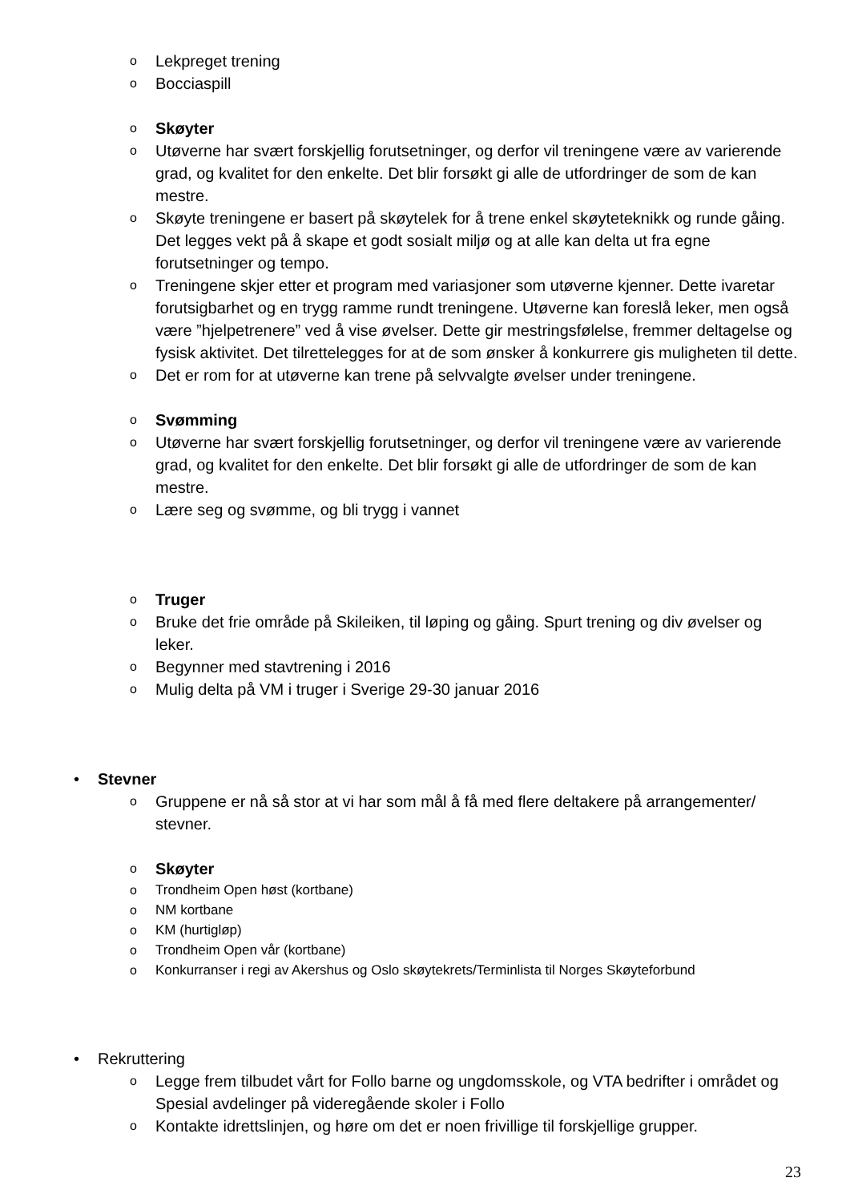o Lekpreget trening
o Bocciaspill
o Skøyter
o Utøverne har svært forskjellig forutsetninger, og derfor vil treningene være av varierende grad, og kvalitet for den enkelte. Det blir forsøkt gi alle de utfordringer de som de kan mestre.
o Skøyte treningene er basert på skøytelek for å trene enkel skøyteteknikk og runde gåing. Det legges vekt på å skape et godt sosialt miljø og at alle kan delta ut fra egne forutsetninger og tempo.
o Treningene skjer etter et program med variasjoner som utøverne kjenner. Dette ivaretar forutsigbarhet og en trygg ramme rundt treningene. Utøverne kan foreslå leker, men også være ”hjelpetrenere” ved å vise øvelser. Dette gir mestringsfølelse, fremmer deltagelse og fysisk aktivitet. Det tilrettelegges for at de som ønsker å konkurrere gis muligheten til dette.
o Det er rom for at utøverne kan trene på selvvalgte øvelser under treningene.
o Svømming
o Utøverne har svært forskjellig forutsetninger, og derfor vil treningene være av varierende grad, og kvalitet for den enkelte. Det blir forsøkt gi alle de utfordringer de som de kan mestre.
o Lære seg og svømme, og bli trygg i vannet
o Truger
o Bruke det frie område på Skileiken, til løping og gåing. Spurt trening og div øvelser og leker.
o Begynner med stavtrening i 2016
o Mulig delta på VM i truger i Sverige 29-30 januar 2016
• Stevner
o Gruppene er nå så stor at vi har som mål å få med flere deltakere på arrangementer/ stevner.
o Skøyter
o Trondheim Open høst (kortbane)
o NM kortbane
o KM (hurtigløp)
o Trondheim Open vår (kortbane)
o Konkurranser i regi av Akershus og Oslo skøytekrets/Terminlista til Norges Skøyteforbund
• Rekruttering
o Legge frem tilbudet vårt for Follo barne og ungdomsskole, og VTA bedrifter i området og Spesial avdelinger på videregående skoler i Follo
o Kontakte idrettslinjen, og høre om det er noen frivillige til forskjellige grupper.
23